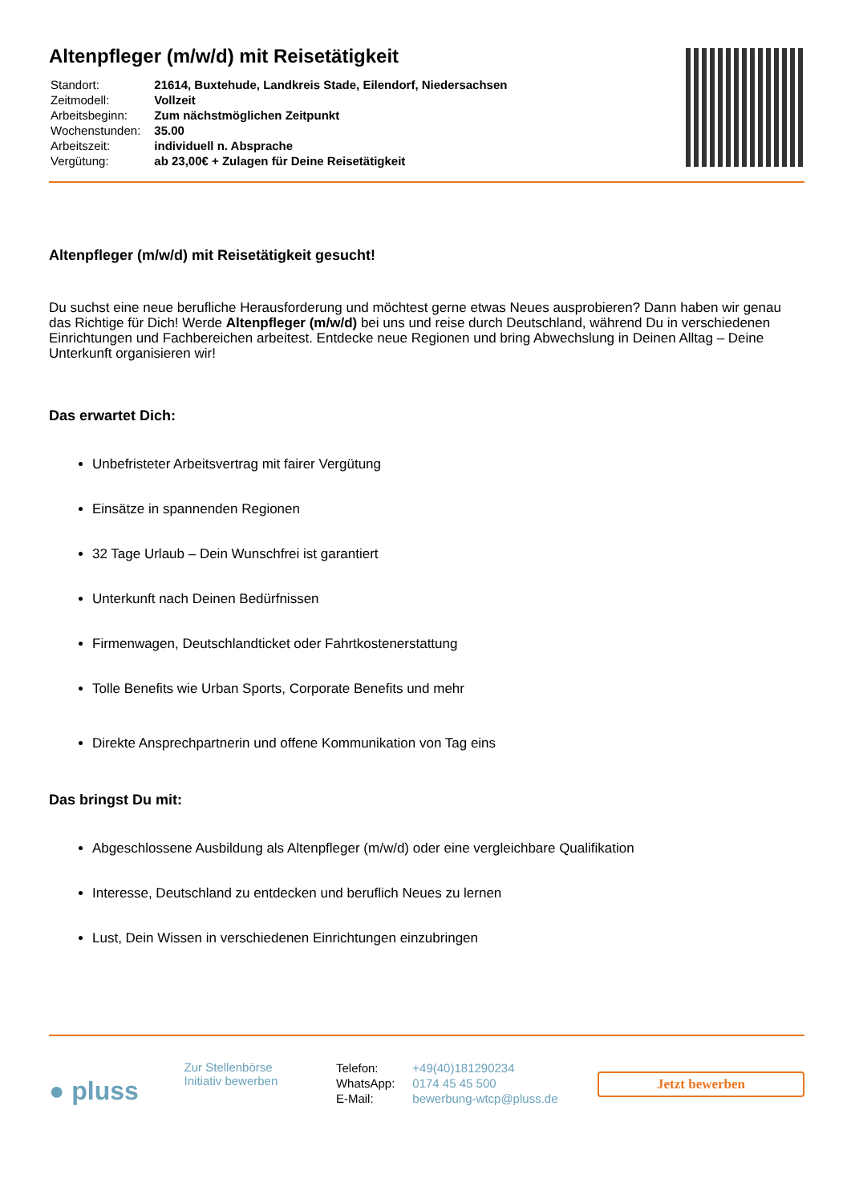Altenpfleger (m/w/d) mit Reisetätigkeit
| Standort: | 21614, Buxtehude, Landkreis Stade, Eilendorf, Niedersachsen |
| Zeitmodell: | Vollzeit |
| Arbeitsbeginn: | Zum nächstmöglichen Zeitpunkt |
| Wochenstunden: | 35.00 |
| Arbeitszeit: | individuell n. Absprache |
| Vergütung: | ab 23,00€ + Zulagen für Deine Reisetätigkeit |
Altenpfleger (m/w/d) mit Reisetätigkeit gesucht!
Du suchst eine neue berufliche Herausforderung und möchtest gerne etwas Neues ausprobieren? Dann haben wir genau das Richtige für Dich! Werde Altenpfleger (m/w/d) bei uns und reise durch Deutschland, während Du in verschiedenen Einrichtungen und Fachbereichen arbeitest. Entdecke neue Regionen und bring Abwechslung in Deinen Alltag – Deine Unterkunft organisieren wir!
Das erwartet Dich:
Unbefristeter Arbeitsvertrag mit fairer Vergütung
Einsätze in spannenden Regionen
32 Tage Urlaub – Dein Wunschfrei ist garantiert
Unterkunft nach Deinen Bedürfnissen
Firmenwagen, Deutschlandticket oder Fahrtkostenerstattung
Tolle Benefits wie Urban Sports, Corporate Benefits und mehr
Direkte Ansprechpartnerin und offene Kommunikation von Tag eins
Das bringst Du mit:
Abgeschlossene Ausbildung als Altenpfleger (m/w/d) oder eine vergleichbare Qualifikation
Interesse, Deutschland zu entdecken und beruflich Neues zu lernen
Lust, Dein Wissen in verschiedenen Einrichtungen einzubringen
● pluss
Zur Stellenbörse
Initiativ bewerben
| Telefon: | +49(40)181290234 |
| WhatsApp: | 0174 45 45 500 |
| E-Mail: | bewerbung-wtcp@pluss.de |
Jetzt bewerben